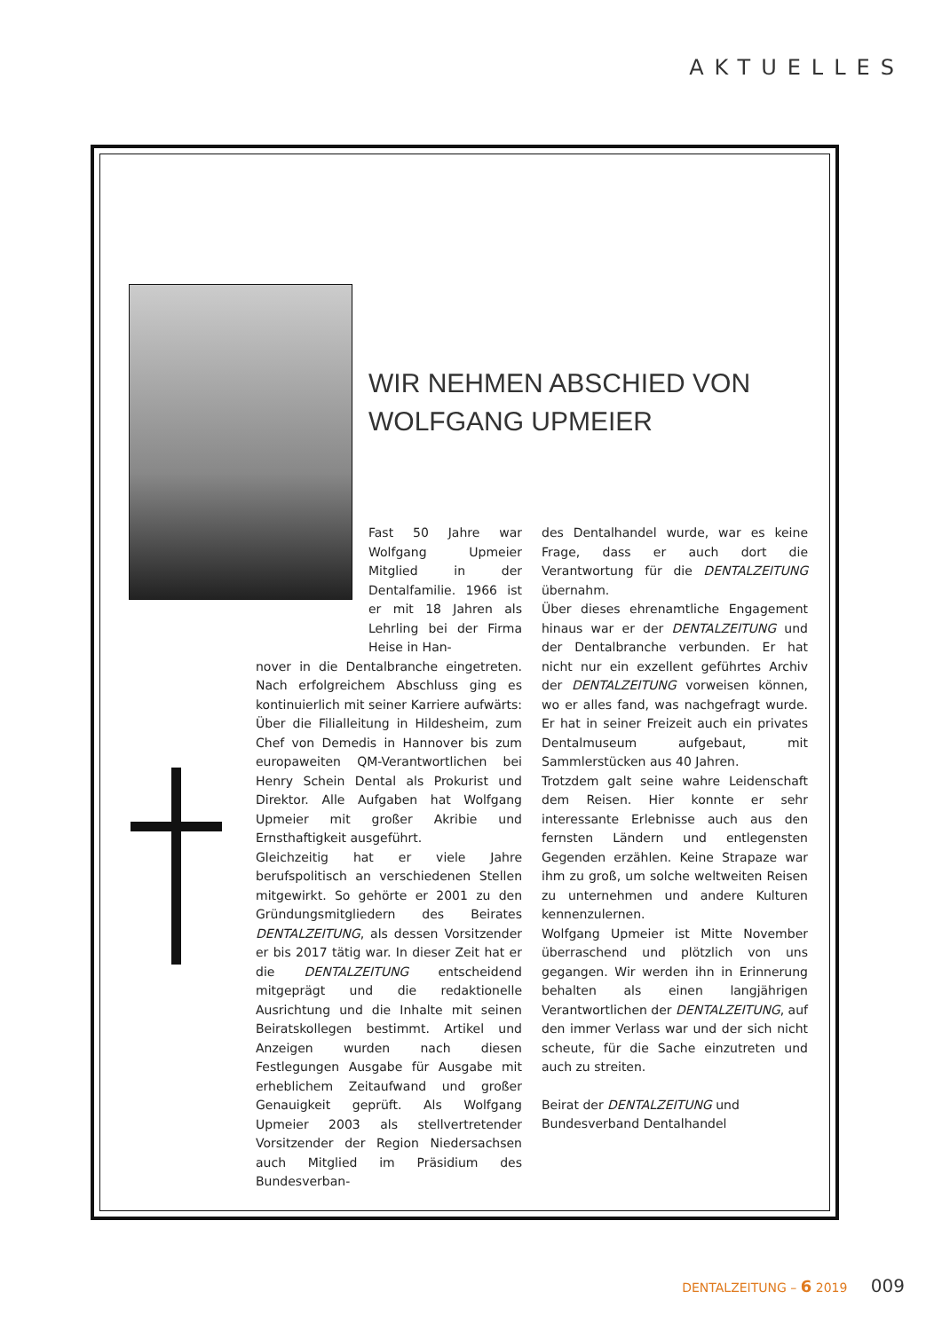AKTUELLES
WIR NEHMEN ABSCHIED VON
WOLFGANG UPMEIER
Fast 50 Jahre war Wolfgang Upmeier Mitglied in der Dentalfamilie. 1966 ist er mit 18 Jahren als Lehrling bei der Firma Heise in Han-
nover in die Dentalbranche eingetreten. Nach erfolgreichem Abschluss ging es kontinuierlich mit seiner Karriere aufwärts: Über die Filialleitung in Hildesheim, zum Chef von Demedis in Hannover bis zum europaweiten QM-Verantwortlichen bei Henry Schein Dental als Prokurist und Direktor. Alle Aufgaben hat Wolfgang Upmeier mit großer Akribie und Ernsthaftigkeit ausgeführt.
Gleichzeitig hat er viele Jahre berufspolitisch an verschiedenen Stellen mitgewirkt. So gehörte er 2001 zu den Gründungsmitgliedern des Beirates DENTALZEITUNG, als dessen Vorsitzender er bis 2017 tätig war. In dieser Zeit hat er die DENTALZEITUNG entscheidend mitgeprägt und die redaktionelle Ausrichtung und die Inhalte mit seinen Beiratskollegen bestimmt. Artikel und Anzeigen wurden nach diesen Festlegungen Ausgabe für Ausgabe mit erheblichem Zeitaufwand und großer Genauigkeit geprüft. Als Wolfgang Upmeier 2003 als stellvertretender Vorsitzender der Region Niedersachsen auch Mitglied im Präsidium des Bundesverban-
des Dentalhandel wurde, war es keine Frage, dass er auch dort die Verantwortung für die DENTALZEITUNG übernahm.
Über dieses ehrenamtliche Engagement hinaus war er der DENTALZEITUNG und der Dentalbranche verbunden. Er hat nicht nur ein exzellent geführtes Archiv der DENTALZEITUNG vorweisen können, wo er alles fand, was nachgefragt wurde. Er hat in seiner Freizeit auch ein privates Dentalmuseum aufgebaut, mit Sammlerstücken aus 40 Jahren.
Trotzdem galt seine wahre Leidenschaft dem Reisen. Hier konnte er sehr interessante Erlebnisse auch aus den fernsten Ländern und entlegensten Gegenden erzählen. Keine Strapaze war ihm zu groß, um solche weltweiten Reisen zu unternehmen und andere Kulturen kennenzulernen.
Wolfgang Upmeier ist Mitte November überraschend und plötzlich von uns gegangen. Wir werden ihn in Erinnerung behalten als einen langjährigen Verantwortlichen der DENTALZEITUNG, auf den immer Verlass war und der sich nicht scheute, für die Sache einzutreten und auch zu streiten.
Beirat der DENTALZEITUNG und
Bundesverband Dentalhandel
DENTALZEITUNG – 6 2019 009